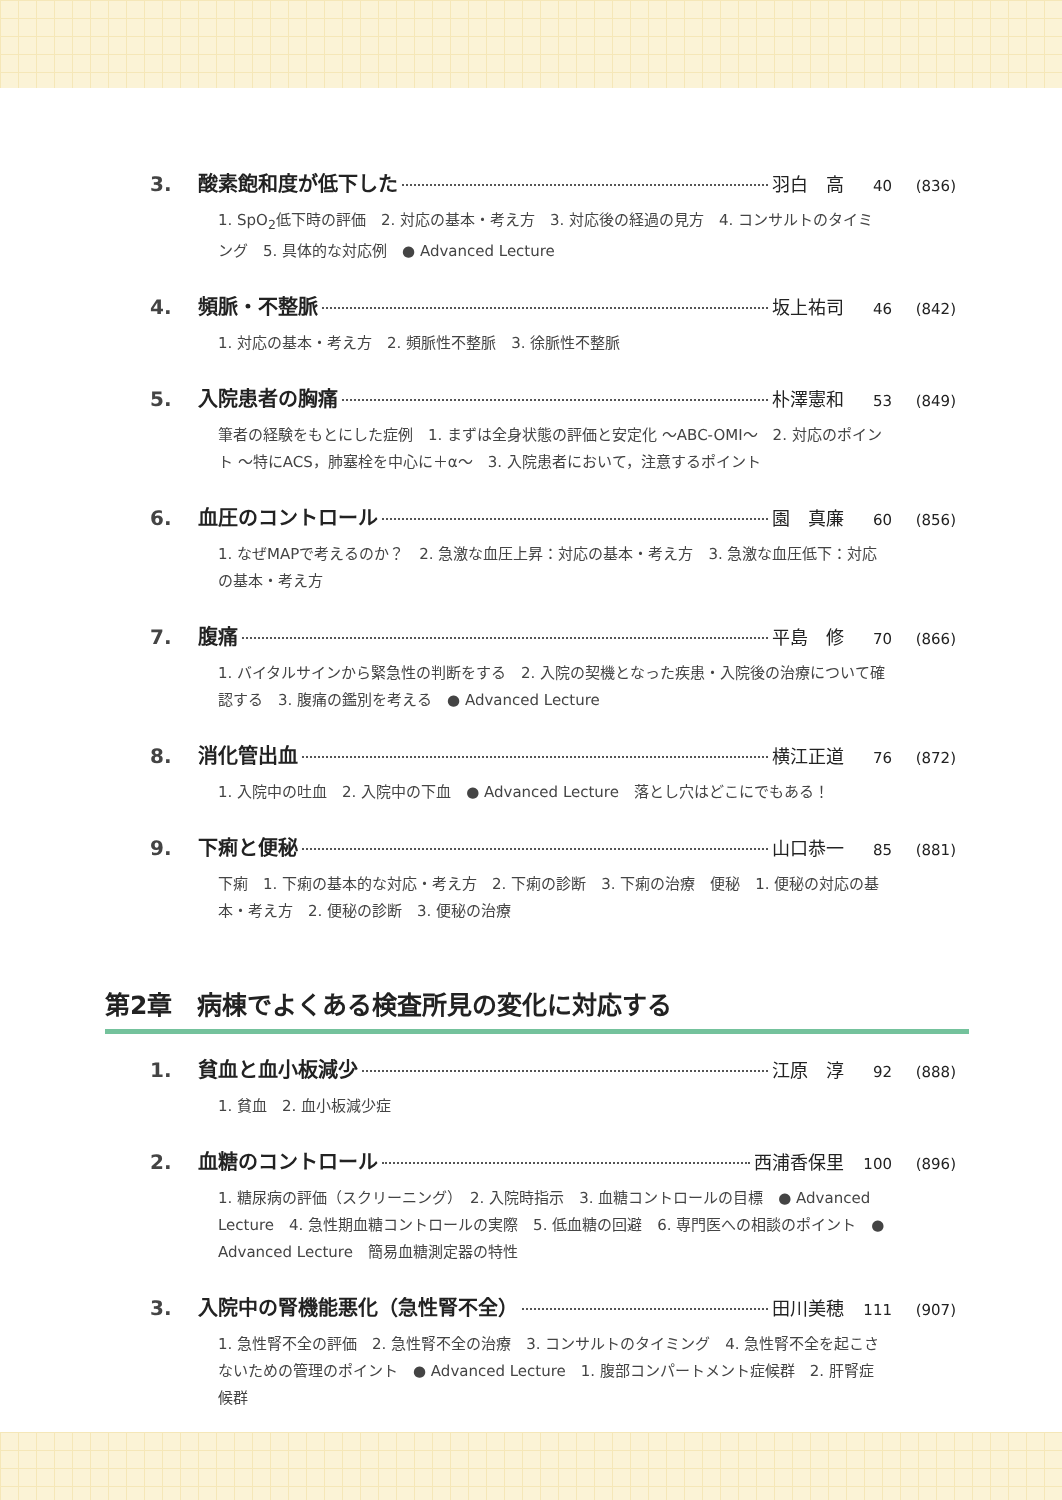3. 酸素飽和度が低下した 羽白　高 40 (836)
1. SpO<sub>2</sub>低下時の評価　2. 対応の基本・考え方　3. 対応後の経過の見方　4. コンサルトのタイミング　5. 具体的な対応例　● Advanced Lecture
4. 頻脈・不整脈 坂上祐司 46 (842)
1. 対応の基本・考え方　2. 頻脈性不整脈　3. 徐脈性不整脈
5. 入院患者の胸痛 朴澤憲和 53 (849)
筆者の経験をもとにした症例　1. まずは全身状態の評価と安定化 ～ABC-OMI～　2. 対応のポイント ～特にACS，肺塞栓を中心に＋α～　3. 入院患者において，注意するポイント
6. 血圧のコントロール 園　真廉 60 (856)
1. なぜMAPで考えるのか？　2. 急激な血圧上昇：対応の基本・考え方　3. 急激な血圧低下：対応の基本・考え方
7. 腹痛 平島　修 70 (866)
1. バイタルサインから緊急性の判断をする　2. 入院の契機となった疾患・入院後の治療について確認する　3. 腹痛の鑑別を考える　● Advanced Lecture
8. 消化管出血 横江正道 76 (872)
1. 入院中の吐血　2. 入院中の下血　● Advanced Lecture　落とし穴はどこにでもある！
9. 下痢と便秘 山口恭一 85 (881)
下痢　1. 下痢の基本的な対応・考え方　2. 下痢の診断　3. 下痢の治療　便秘　1. 便秘の対応の基本・考え方　2. 便秘の診断　3. 便秘の治療
第2章　病棟でよくある検査所見の変化に対応する
1. 貧血と血小板減少 江原　淳 92 (888)
1. 貧血　2. 血小板減少症
2. 血糖のコントロール 西浦香保里 100 (896)
1. 糖尿病の評価（スクリーニング）　2. 入院時指示　3. 血糖コントロールの目標　● Advanced Lecture　4. 急性期血糖コントロールの実際　5. 低血糖の回避　6. 専門医への相談のポイント　● Advanced Lecture　簡易血糖測定器の特性
3. 入院中の腎機能悪化（急性腎不全） 田川美穂 111 (907)
1. 急性腎不全の評価　2. 急性腎不全の治療　3. コンサルトのタイミング　4. 急性腎不全を起こさないための管理のポイント　● Advanced Lecture　1. 腹部コンパートメント症候群　2. 肝腎症候群